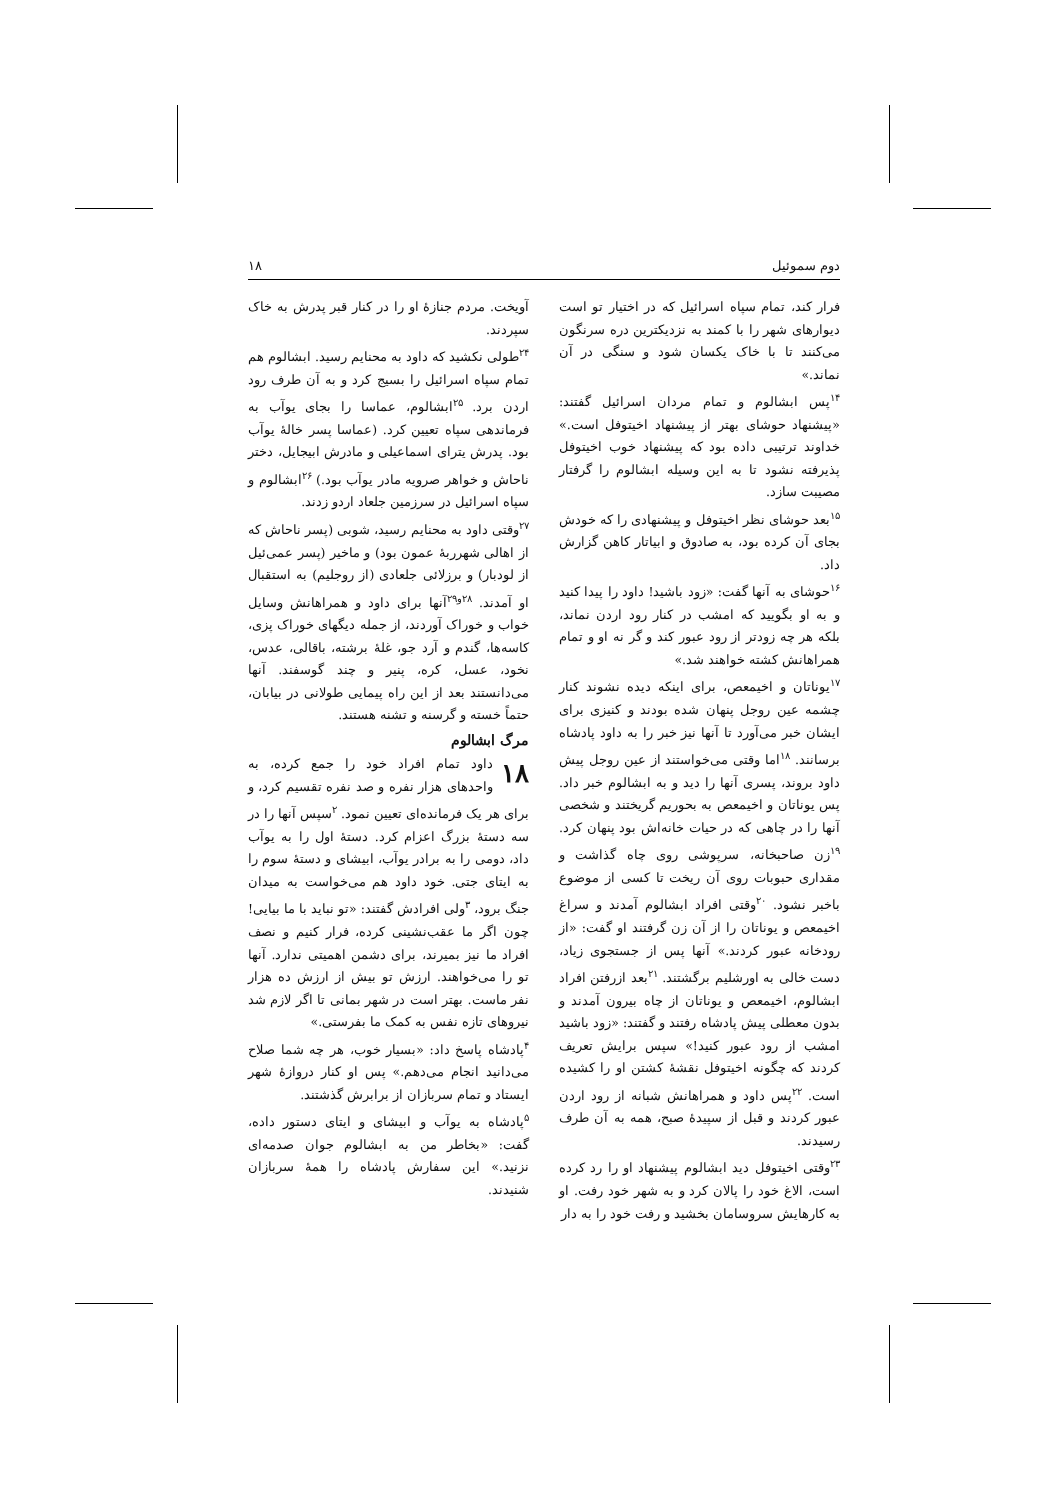دوم سموئیل ۱۸
فرار کند، تمام سپاه اسرائیل که در اختیار تو است دیوارهای شهر را با کمند به نزدیکترین دره سرنگون می‌کنند تا با خاک یکسان شود و سنگی در آن نماند.»
<sup>۱۴</sup> پس ابشالوم و تمام مردان اسرائیل گفتند: «پیشنهاد حوشای بهتر از پیشنهاد اخیتوفل است.» خداوند ترتیبی داده بود که پیشنهاد خوب اخیتوفل پذیرفته نشود تا به این وسیله ابشالوم را گرفتار مصیبت سازد.
<sup>۱۵</sup> بعد حوشای نظر اخیتوفل و پیشنهادی را که خودش بجای آن کرده بود، به صادوق و ابیاتار کاهن گزارش داد.
<sup>۱۶</sup> حوشای به آنها گفت: «زود باشید! داود را پیدا کنید و به او بگویید که امشب در کنار رود اردن نماند، بلکه هر چه زودتر از رود عبور کند و گر نه او و تمام همراهانش کشته خواهند شد.»
<sup>۱۷</sup> یوناتان و اخیمعص، برای اینکه دیده نشوند کنار چشمه عین روجل پنهان شده بودند و کنیزی برای ایشان خبر می‌آورد تا آنها نیز خبر را به داود پادشاه برسانند. <sup>۱۸</sup>اما وقتی می‌خواستند از عین روجل پیش داود بروند، پسری آنها را دید و به ابشالوم خبر داد. پس یوناتان و اخیمعص به بحوریم گریختند و شخصی آنها را در چاهی که در حیات خانه‌اش بود پنهان کرد. <sup>۱۹</sup>زن صاحبخانه، سرپوشی روی چاه گذاشت و مقداری حبوبات روی آن ریخت تا کسی از موضوع باخبر نشود. <sup>۲۰</sup>وقتی افراد ابشالوم آمدند و سراغ اخیمعص و یوناتان را از آن زن گرفتند او گفت: «از رودخانه عبور کردند.» آنها پس از جستجوی زیاد، دست خالی به اورشلیم برگشتند. <sup>۲۱</sup>بعد ازرفتن افراد ابشالوم، اخیمعص و یوناتان از چاه بیرون آمدند و بدون معطلی پیش پادشاه رفتند و گفتند: «زود باشید امشب از رود عبور کنید!» سپس برایش تعریف کردند که چگونه اخیتوفل نقشهٔ کشتن او را کشیده است. <sup>۲۲</sup>پس داود و همراهانش شبانه از رود اردن عبور کردند و قبل از سپیدهٔ صبح، همه به آن طرف رسیدند.
<sup>۲۳</sup> وقتی اخیتوفل دید ابشالوم پیشنهاد او را رد کرده است، الاغ خود را پالان کرد و به شهر خود رفت. او به کارهایش سروسامان بخشید و رفت خود را به دار
آویخت. مردم جنازهٔ او را در کنار قبر پدرش به خاک سپردند.
<sup>۲۴</sup> طولی نکشید که داود به محنایم رسید. ابشالوم هم تمام سپاه اسرائیل را بسیج کرد و به آن طرف رود اردن برد. <sup>۲۵</sup>ابشالوم، عماسا را بجای یوآب به فرماندهی سپاه تعیین کرد. (عماسا پسر خالهٔ یوآب بود. پدرش یترای اسماعیلی و مادرش ابیجایل، دختر ناحاش و خواهر صرویه مادر یوآب بود.) <sup>۲۶</sup>ابشالوم و سپاه اسرائیل در سرزمین جلعاد اردو زدند.
<sup>۲۷</sup> وقتی داود به محنایم رسید، شوبی (پسر ناحاش که از اهالی شهرربهٔ عمون بود) و ماخیر (پسر عمی‌ئیل از لودبار) و برزلائی جلعادی (از روجلیم) به استقبال او آمدند. <sup>۲۸و۲۹</sup>آنها برای داود و همراهانش وسایل خواب و خوراک آوردند، از جمله دیگهای خوراک پزی، کاسه‌ها، گندم و آرد جو، غلهٔ برشته، باقالی، عدس، نخود، عسل، کره، پنیر و چند گوسفند. آنها می‌دانستند بعد از این راه پیمایی طولانی در بیابان، حتماً خسته و گرسنه و تشنه هستند.
مرگ ابشالوم
۱۸ داود تمام افراد خود را جمع کرده، به واحدهای هزار نفره و صد نفره تقسیم کرد، و برای هر یک فرمانده‌ای تعیین نمود. <sup>۲</sup>سپس آنها را در سه دستهٔ بزرگ اعزام کرد. دستهٔ اول را به یوآب داد، دومی را به برادر یوآب، ابیشای و دستهٔ سوم را به ایتای جتی. خود داود هم می‌خواست به میدان جنگ برود، <sup>۳</sup>ولی افرادش گفتند: «تو نباید با ما بیایی! چون اگر ما عقب‌نشینی کرده، فرار کنیم و نصف افراد ما نیز بمیرند، برای دشمن اهمیتی ندارد. آنها تو را می‌خواهند. ارزش تو بیش از ارزش ده هزار نفر ماست. بهتر است در شهر بمانی تا اگر لازم شد نیروهای تازه نفس به کمک ما بفرستی.»
<sup>۴</sup> پادشاه پاسخ داد: «بسیار خوب، هر چه شما صلاح می‌دانید انجام می‌دهم.» پس او کنار دروازهٔ شهر ایستاد و تمام سربازان از برابرش گذشتند.
<sup>۵</sup> پادشاه به یوآب و ابیشای و ایتای دستور داده، گفت: «بخاطر من به ابشالوم جوان صدمه‌ای نزنید.» این سفارش پادشاه را همهٔ سربازان شنیدند.